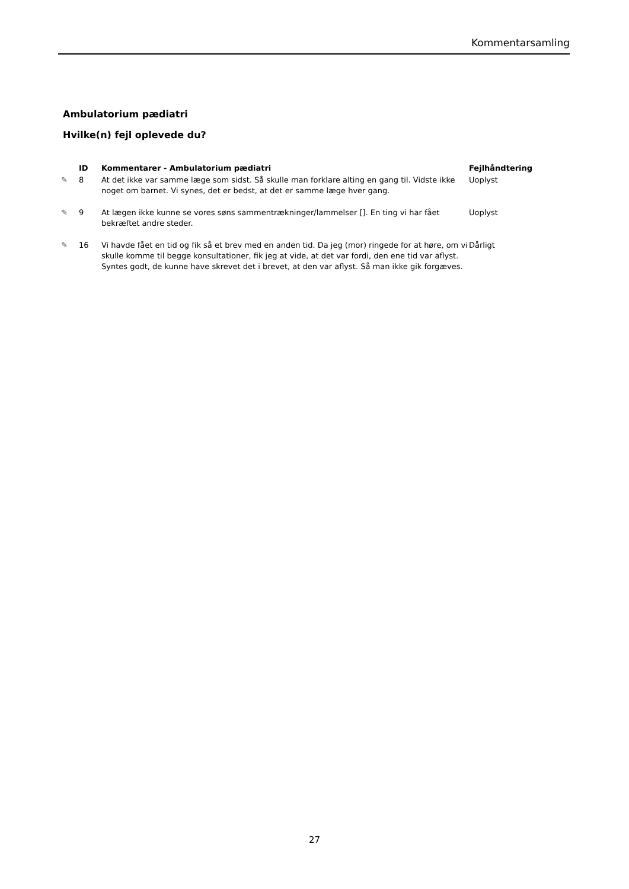Kommentarsamling
Ambulatorium pædiatri
Hvilke(n) fejl oplevede du?
| | ID | Kommentarer - Ambulatorium pædiatri | Fejlhåndtering |
| --- | --- | --- | --- |
| ✎ | 8 | At det ikke var samme læge som sidst. Så skulle man forklare alting en gang til. Vidste ikke noget om barnet. Vi synes, det er bedst, at det er samme læge hver gang. | Uoplyst |
| ✎ | 9 | At lægen ikke kunne se vores søns sammentrækninger/lammelser []. En ting vi har fået bekræftet andre steder. | Uoplyst |
| ✎ | 16 | Vi havde fået en tid og fik så et brev med en anden tid. Da jeg (mor) ringede for at høre, om vi skulle komme til begge konsultationer, fik jeg at vide, at det var fordi, den ene tid var aflyst. Syntes godt, de kunne have skrevet det i brevet, at den var aflyst. Så man ikke gik forgæves. | Dårligt |
27